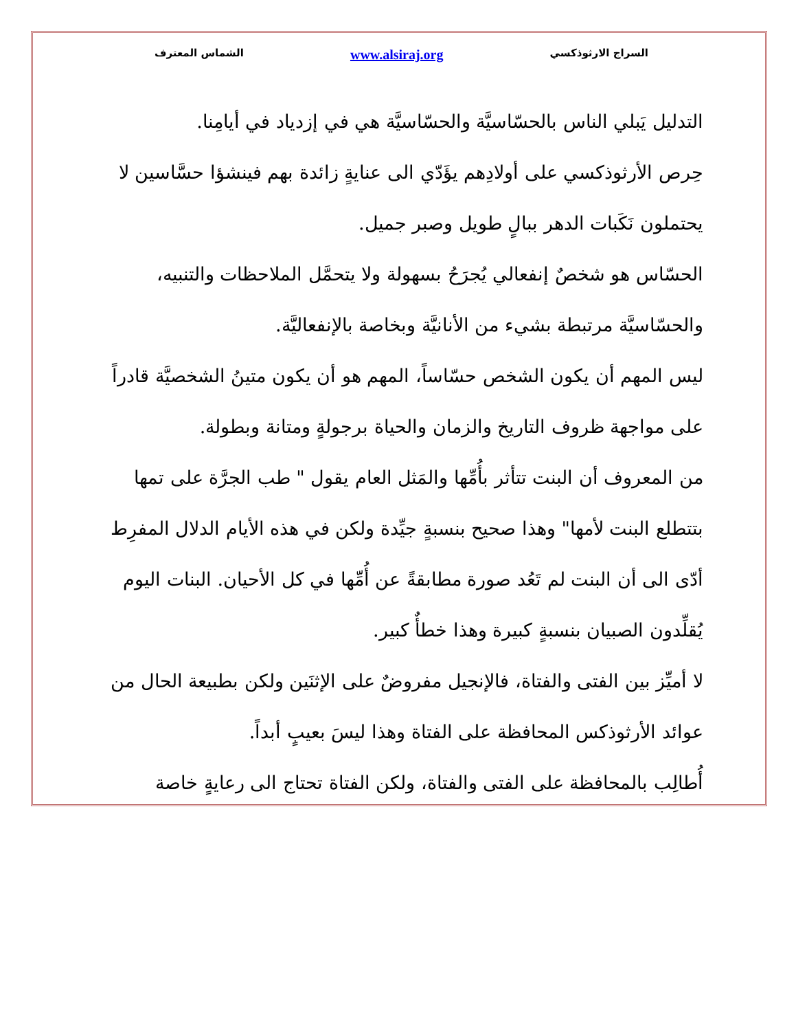السراج الارثوذكسي www.alsiraj.org الشماس المعترف
التدليل يَبلي الناس بالحسّاسيَّة والحسّاسيَّة هي في إزدياد في أيامِنا.
حِرص الأرثوذكسي على أولادِهم يؤَدّي الى عنايةٍ زائدة بهم فينشؤا حسَّاسين لا يحتملون نَكَبات الدهر ببالٍ طويل وصبر جميل.
الحسّاس هو شخصٌ إنفعالي يُجرَحُ بسهولة ولا يتحمَّل الملاحظات والتنبيه، والحسّاسيَّة مرتبطة بشيء من الأنانيَّة وبخاصة بالإنفعاليَّة.
ليس المهم أن يكون الشخص حسّاساً، المهم هو أن يكون متينُ الشخصيَّة قادراً على مواجهة ظروف التاريخ والزمان والحياة برجولةٍ ومتانة وبطولة.
من المعروف أن البنت تتأثر بأُمِّها والمَثل العام يقول " طب الجرَّة على تمها بتتطلع البنت لأمها" وهذا صحيح بنسبةٍ جيِّدة ولكن في هذه الأيام الدلال المفرِط أدّى الى أن البنت لم تَعُد صورة مطابقةً عن أُمِّها في كل الأحيان. البنات اليوم يُقلِّدون الصبيان بنسبةٍ كبيرة وهذا خطأٌ كبير.
لا أميِّز بين الفتى والفتاة، فالإنجيل مفروضٌ على الإثنَين ولكن بطبيعة الحال من عوائد الأرثوذكس المحافظة على الفتاة وهذا ليسَ بعيبٍ أبداً.
أُطالِب بالمحافظة على الفتى والفتاة، ولكن الفتاة تحتاج الى رعايةٍ خاصة